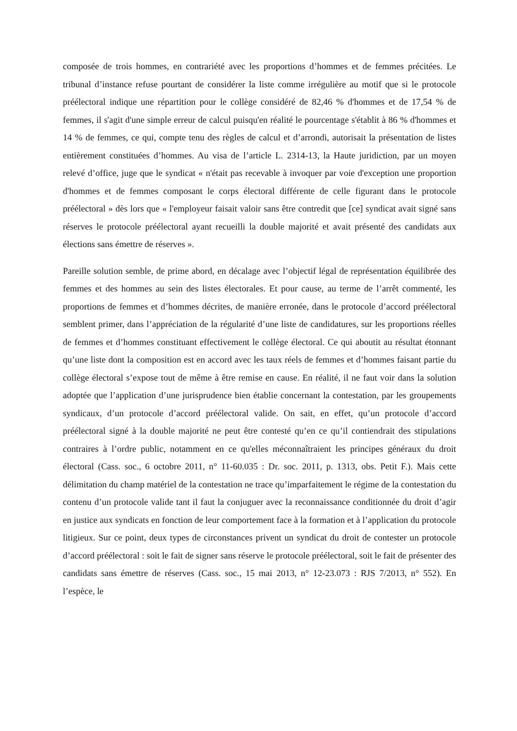composée de trois hommes, en contrariété avec les proportions d’hommes et de femmes précitées. Le tribunal d’instance refuse pourtant de considérer la liste comme irrégulière au motif que si le protocole préélectoral indique une répartition pour le collège considéré de 82,46 % d'hommes et de 17,54 % de femmes, il s'agit d'une simple erreur de calcul puisqu'en réalité le pourcentage s'établit à 86 % d'hommes et 14 % de femmes, ce qui, compte tenu des règles de calcul et d’arrondi, autorisait la présentation de listes entièrement constituées d’hommes. Au visa de l’article L. 2314-13, la Haute juridiction, par un moyen relevé d’office, juge que le syndicat « n'était pas recevable à invoquer par voie d'exception une proportion d'hommes et de femmes composant le corps électoral différente de celle figurant dans le protocole préélectoral » dès lors que « l'employeur faisait valoir sans être contredit que [ce] syndicat avait signé sans réserves le protocole préélectoral ayant recueilli la double majorité et avait présenté des candidats aux élections sans émettre de réserves ».
Pareille solution semble, de prime abord, en décalage avec l’objectif légal de représentation équilibrée des femmes et des hommes au sein des listes électorales. Et pour cause, au terme de l’arrêt commenté, les proportions de femmes et d’hommes décrites, de manière erronée, dans le protocole d’accord préélectoral semblent primer, dans l’appréciation de la régularité d’une liste de candidatures, sur les proportions réelles de femmes et d’hommes constituant effectivement le collège électoral. Ce qui aboutit au résultat étonnant qu’une liste dont la composition est en accord avec les taux réels de femmes et d’hommes faisant partie du collège électoral s’expose tout de même à être remise en cause. En réalité, il ne faut voir dans la solution adoptée que l’application d’une jurisprudence bien établie concernant la contestation, par les groupements syndicaux, d’un protocole d’accord préélectoral valide. On sait, en effet, qu’un protocole d’accord préélectoral signé à la double majorité ne peut être contesté qu’en ce qu’il contiendrait des stipulations contraires à l’ordre public, notamment en ce qu'elles méconnaîtraient les principes généraux du droit électoral (Cass. soc., 6 octobre 2011, n° 11-60.035 : Dr. soc. 2011, p. 1313, obs. Petit F.). Mais cette délimitation du champ matériel de la contestation ne trace qu’imparfaitement le régime de la contestation du contenu d’un protocole valide tant il faut la conjuguer avec la reconnaissance conditionnée du droit d’agir en justice aux syndicats en fonction de leur comportement face à la formation et à l’application du protocole litigieux. Sur ce point, deux types de circonstances privent un syndicat du droit de contester un protocole d’accord préélectoral : soit le fait de signer sans réserve le protocole préélectoral, soit le fait de présenter des candidats sans émettre de réserves (Cass. soc., 15 mai 2013, n° 12-23.073 : RJS 7/2013, n° 552). En l’espèce, le